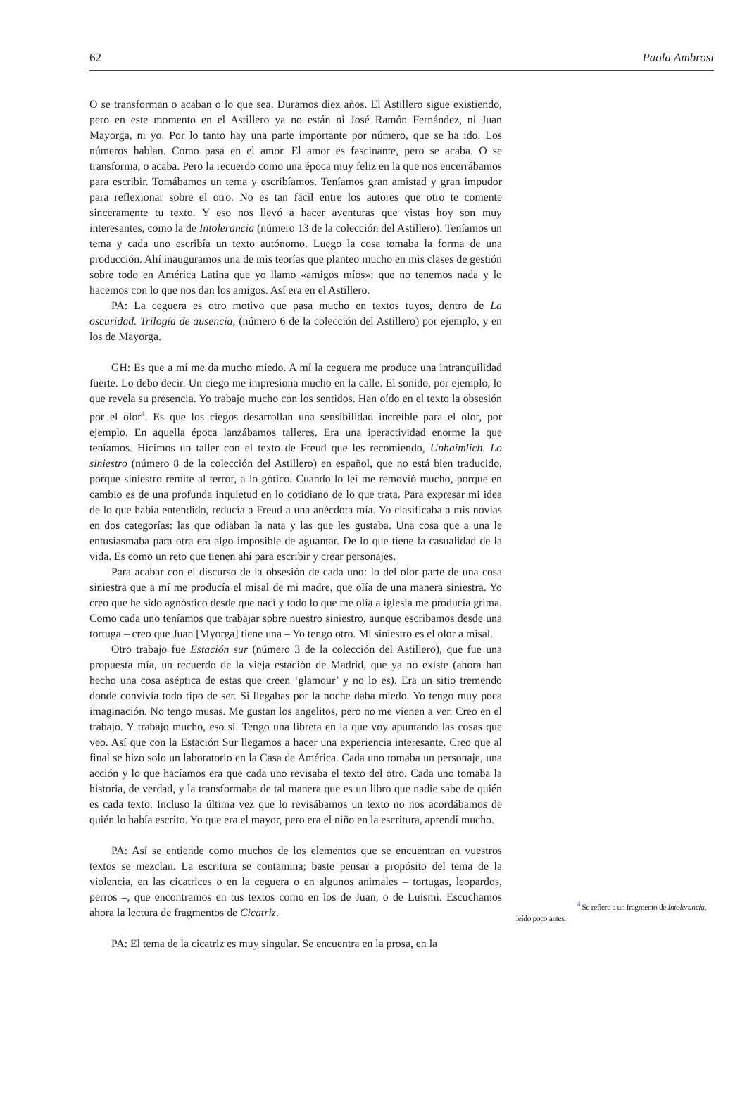62 Paola Ambrosi
O se transforman o acaban o lo que sea. Duramos diez años. El Astillero sigue existiendo, pero en este momento en el Astillero ya no están ni José Ramón Fernández, ni Juan Mayorga, ni yo. Por lo tanto hay una parte importante por número, que se ha ido. Los números hablan. Como pasa en el amor. El amor es fascinante, pero se acaba. O se transforma, o acaba. Pero la recuerdo como una época muy feliz en la que nos encerrábamos para escribir. Tomábamos un tema y escribíamos. Teníamos gran amistad y gran impudor para reflexionar sobre el otro. No es tan fácil entre los autores que otro te comente sinceramente tu texto. Y eso nos llevó a hacer aventuras que vistas hoy son muy interesantes, como la de Intolerancia (número 13 de la colección del Astillero). Teníamos un tema y cada uno escribía un texto autónomo. Luego la cosa tomaba la forma de una producción. Ahí inauguramos una de mis teorías que planteo mucho en mis clases de gestión sobre todo en América Latina que yo llamo «amigos míos»: que no tenemos nada y lo hacemos con lo que nos dan los amigos. Así era en el Astillero.
PA: La ceguera es otro motivo que pasa mucho en textos tuyos, dentro de La oscuridad. Trilogía de ausencia, (número 6 de la colección del Astillero) por ejemplo, y en los de Mayorga.
GH: Es que a mí me da mucho miedo. A mí la ceguera me produce una intranquilidad fuerte. Lo debo decir. Un ciego me impresiona mucho en la calle. El sonido, por ejemplo, lo que revela su presencia. Yo trabajo mucho con los sentidos. Han oído en el texto la obsesión por el olor<sup>4</sup>. Es que los ciegos desarrollan una sensibilidad increíble para el olor, por ejemplo. En aquella época lanzábamos talleres. Era una iperactividad enorme la que teníamos. Hicimos un taller con el texto de Freud que les recomiendo, Unhaimlich. Lo siniestro (número 8 de la colección del Astillero) en español, que no está bien traducido, porque siniestro remite al terror, a lo gótico. Cuando lo leí me removió mucho, porque en cambio es de una profunda inquietud en lo cotidiano de lo que trata. Para expresar mi idea de lo que había entendido, reducía a Freud a una anécdota mía. Yo clasificaba a mis novias en dos categorías: las que odiaban la nata y las que les gustaba. Una cosa que a una le entusiasmaba para otra era algo imposible de aguantar. De lo que tiene la casualidad de la vida. Es como un reto que tienen ahí para escribir y crear personajes.
Para acabar con el discurso de la obsesión de cada uno: lo del olor parte de una cosa siniestra que a mí me producía el misal de mi madre, que olía de una manera siniestra. Yo creo que he sido agnóstico desde que nací y todo lo que me olía a iglesia me producía grima. Como cada uno teníamos que trabajar sobre nuestro siniestro, aunque escribamos desde una tortuga – creo que Juan [Myorga] tiene una – Yo tengo otro. Mi siniestro es el olor a misal.
Otro trabajo fue Estación sur (número 3 de la colección del Astillero), que fue una propuesta mía, un recuerdo de la vieja estación de Madrid, que ya no existe (ahora han hecho una cosa aséptica de estas que creen ‘glamour’ y no lo es). Era un sitio tremendo donde convivía todo tipo de ser. Si llegabas por la noche daba miedo. Yo tengo muy poca imaginación. No tengo musas. Me gustan los angelitos, pero no me vienen a ver. Creo en el trabajo. Y trabajo mucho, eso sí. Tengo una libreta en la que voy apuntando las cosas que veo. Así que con la Estación Sur llegamos a hacer una experiencia interesante. Creo que al final se hizo solo un laboratorio en la Casa de América. Cada uno tomaba un personaje, una acción y lo que hacíamos era que cada uno revisaba el texto del otro. Cada uno tomaba la historia, de verdad, y la transformaba de tal manera que es un libro que nadie sabe de quién es cada texto. Incluso la última vez que lo revisábamos un texto no nos acordábamos de quién lo había escrito. Yo que era el mayor, pero era el niño en la escritura, aprendí mucho.
PA: Así se entiende como muchos de los elementos que se encuentran en vuestros textos se mezclan. La escritura se contamina; baste pensar a propósito del tema de la violencia, en las cicatrices o en la ceguera o en algunos animales – tortugas, leopardos, perros –, que encontramos en tus textos como en los de Juan, o de Luismi. Escuchamos ahora la lectura de fragmentos de Cicatriz.
PA: El tema de la cicatriz es muy singular. Se encuentra en la prosa, en la
<sup>4</sup> Se refiere a un fragmento de Intolerancia,
leído poco antes.